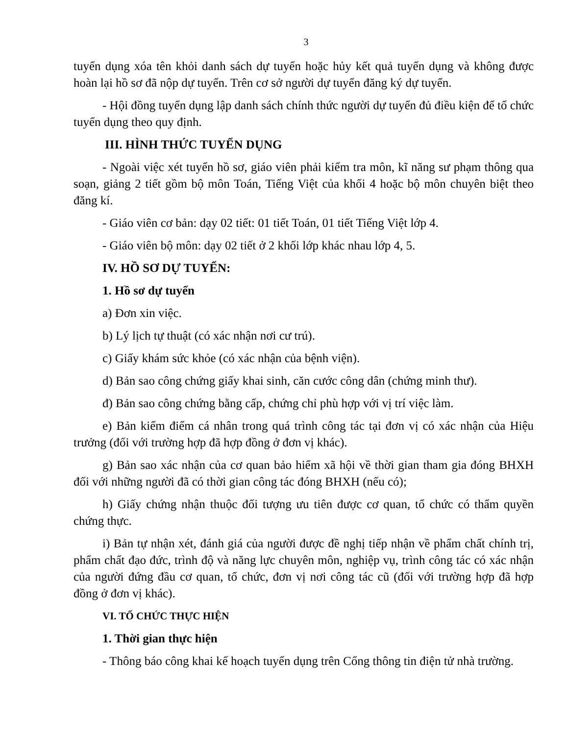3
tuyển dụng xóa tên khỏi danh sách dự tuyển hoặc hủy kết quả tuyển dụng và không được hoàn lại hồ sơ đã nộp dự tuyển. Trên cơ sở người dự tuyển đăng ký dự tuyển.
- Hội đồng tuyển dụng lập danh sách chính thức người dự tuyển đủ điều kiện để tổ chức tuyển dụng theo quy định.
III. HÌNH THỨC TUYỂN DỤNG
- Ngoài việc xét tuyển hồ sơ, giáo viên phải kiểm tra môn, kĩ năng sư phạm thông qua soạn, giảng 2 tiết gồm bộ môn Toán, Tiếng Việt của khối 4 hoặc bộ môn chuyên biệt theo đăng kí.
- Giáo viên cơ bản: dạy 02 tiết: 01 tiết Toán, 01 tiết Tiếng Việt lớp 4.
- Giáo viên bộ môn: dạy 02 tiết ở 2 khối lớp khác nhau lớp 4, 5.
IV. HỒ SƠ DỰ TUYỂN:
1. Hồ sơ dự tuyển
a) Đơn xin việc.
b) Lý lịch tự thuật (có xác nhận nơi cư trú).
c) Giấy khám sức khỏe (có xác nhận của bệnh viện).
d) Bản sao công chứng giấy khai sinh, căn cước công dân (chứng minh thư).
đ) Bản sao công chứng bằng cấp, chứng chỉ phù hợp với vị trí việc làm.
e) Bản kiểm điểm cá nhân trong quá trình công tác tại đơn vị có xác nhận của Hiệu trưởng (đối với trường hợp đã hợp đồng ở đơn vị khác).
g) Bản sao xác nhận của cơ quan bảo hiểm xã hội về thời gian tham gia đóng BHXH đối với những người đã có thời gian công tác đóng BHXH (nếu có);
h) Giấy chứng nhận thuộc đối tượng ưu tiên được cơ quan, tổ chức có thẩm quyền chứng thực.
i) Bản tự nhận xét, đánh giá của người được đề nghị tiếp nhận về phẩm chất chính trị, phẩm chất đạo đức, trình độ và năng lực chuyên môn, nghiệp vụ, trình công tác có xác nhận của người đứng đầu cơ quan, tổ chức, đơn vị nơi công tác cũ (đối với trường hợp đã hợp đồng ở đơn vị khác).
VI. TỔ CHỨC THỰC HIỆN
1. Thời gian thực hiện
- Thông báo công khai kế hoạch tuyển dụng trên Cổng thông tin điện tử nhà trường.